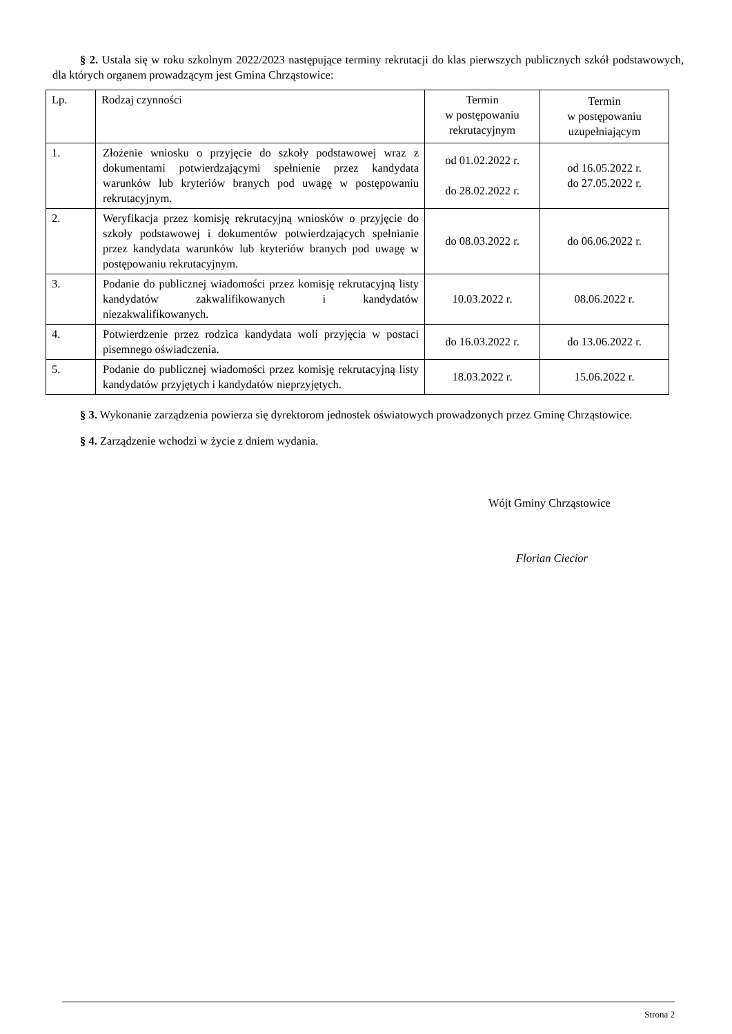§ 2. Ustala się w roku szkolnym 2022/2023 następujące terminy rekrutacji do klas pierwszych publicznych szkół podstawowych, dla których organem prowadzącym jest Gmina Chrząstowice:
| Lp. | Rodzaj czynności | Termin w postępowaniu rekrutacyjnym | Termin w postępowaniu uzupełniającym |
| 1. | Złożenie wniosku o przyjęcie do szkoły podstawowej wraz z dokumentami potwierdzającymi spełnienie przez kandydata warunków lub kryteriów branych pod uwagę w postępowaniu rekrutacyjnym. | od 01.02.2022 r. do 28.02.2022 r. | od 16.05.2022 r. do 27.05.2022 r. |
| 2. | Weryfikacja przez komisję rekrutacyjną wniosków o przyjęcie do szkoły podstawowej i dokumentów potwierdzających spełnianie przez kandydata warunków lub kryteriów branych pod uwagę w postępowaniu rekrutacyjnym. | do 08.03.2022 r. | do 06.06.2022 r. |
| 3. | Podanie do publicznej wiadomości przez komisję rekrutacyjną listy kandydatów zakwalifikowanych i kandydatów niezakwalifikowanych. | 10.03.2022 r. | 08.06.2022 r. |
| 4. | Potwierdzenie przez rodzica kandydata woli przyjęcia w postaci pisemnego oświadczenia. | do 16.03.2022 r. | do 13.06.2022 r. |
| 5. | Podanie do publicznej wiadomości przez komisję rekrutacyjną listy kandydatów przyjętych i kandydatów nieprzyjętych. | 18.03.2022 r. | 15.06.2022 r. |
§ 3. Wykonanie zarządzenia powierza się dyrektorom jednostek oświatowych prowadzonych przez Gminę Chrząstowice.
§ 4. Zarządzenie wchodzi w życie z dniem wydania.
Wójt Gminy Chrząstowice
Florian Ciecior
Strona 2